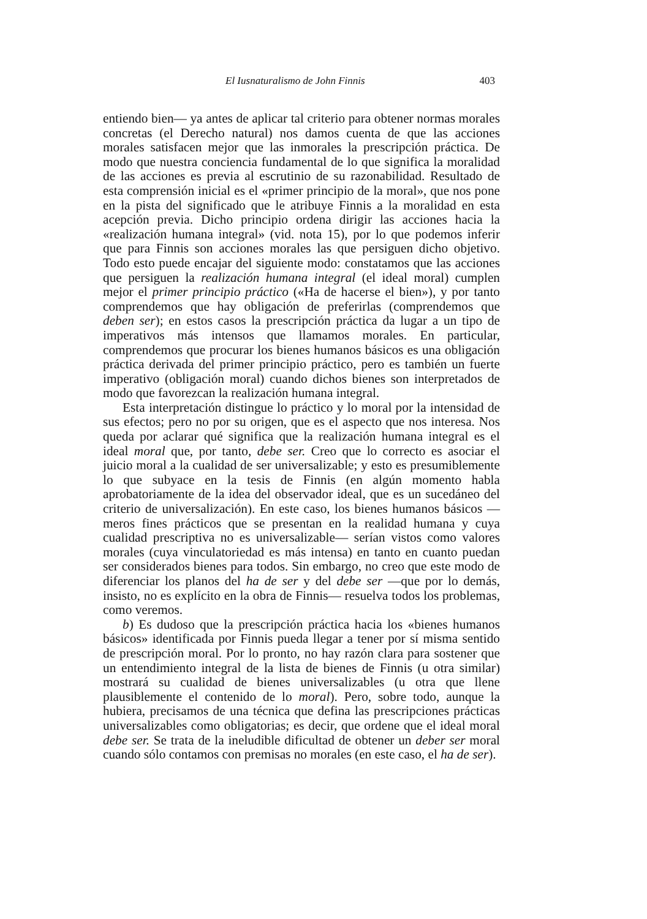El Iusnaturalismo de John Finnis 403
entiendo bien— ya antes de aplicar tal criterio para obtener normas morales concretas (el Derecho natural) nos damos cuenta de que las acciones morales satisfacen mejor que las inmorales la prescripción práctica. De modo que nuestra conciencia fundamental de lo que significa la moralidad de las acciones es previa al escrutinio de su razonabilidad. Resultado de esta comprensión inicial es el «primer principio de la moral», que nos pone en la pista del significado que le atribuye Finnis a la moralidad en esta acepción previa. Dicho principio ordena dirigir las acciones hacia la «realización humana integral» (vid. nota 15), por lo que podemos inferir que para Finnis son acciones morales las que persiguen dicho objetivo. Todo esto puede encajar del siguiente modo: constatamos que las acciones que persiguen la realización humana integral (el ideal moral) cumplen mejor el primer principio práctico («Ha de hacerse el bien»), y por tanto comprendemos que hay obligación de preferirlas (comprendemos que deben ser); en estos casos la prescripción práctica da lugar a un tipo de imperativos más intensos que llamamos morales. En particular, comprendemos que procurar los bienes humanos básicos es una obligación práctica derivada del primer principio práctico, pero es también un fuerte imperativo (obligación moral) cuando dichos bienes son interpretados de modo que favorezcan la realización humana integral.
Esta interpretación distingue lo práctico y lo moral por la intensidad de sus efectos; pero no por su origen, que es el aspecto que nos interesa. Nos queda por aclarar qué significa que la realización humana integral es el ideal moral que, por tanto, debe ser. Creo que lo correcto es asociar el juicio moral a la cualidad de ser universalizable; y esto es presumiblemente lo que subyace en la tesis de Finnis (en algún momento habla aprobatoriamente de la idea del observador ideal, que es un sucedáneo del criterio de universalización). En este caso, los bienes humanos básicos —meros fines prácticos que se presentan en la realidad humana y cuya cualidad prescriptiva no es universalizable— serían vistos como valores morales (cuya vinculatoriedad es más intensa) en tanto en cuanto puedan ser considerados bienes para todos. Sin embargo, no creo que este modo de diferenciar los planos del ha de ser y del debe ser —que por lo demás, insisto, no es explícito en la obra de Finnis— resuelva todos los problemas, como veremos.
b) Es dudoso que la prescripción práctica hacia los «bienes humanos básicos» identificada por Finnis pueda llegar a tener por sí misma sentido de prescripción moral. Por lo pronto, no hay razón clara para sostener que un entendimiento integral de la lista de bienes de Finnis (u otra similar) mostrará su cualidad de bienes universalizables (u otra que llene plausiblemente el contenido de lo moral). Pero, sobre todo, aunque la hubiera, precisamos de una técnica que defina las prescripciones prácticas universalizables como obligatorias; es decir, que ordene que el ideal moral debe ser. Se trata de la ineludible dificultad de obtener un deber ser moral cuando sólo contamos con premisas no morales (en este caso, el ha de ser).